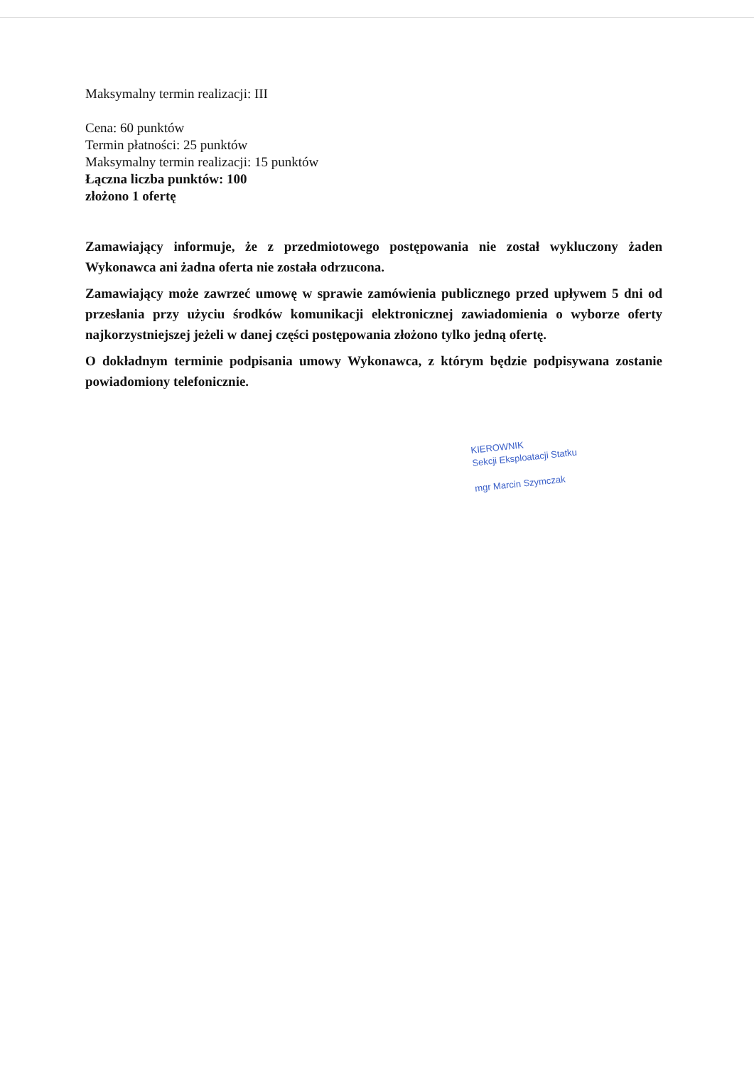Maksymalny termin realizacji: III
Cena: 60 punktów
Termin płatności: 25 punktów
Maksymalny termin realizacji: 15 punktów
Łączna liczba punktów: 100
złożono 1 ofertę
Zamawiający informuje, że z przedmiotowego postępowania nie został wykluczony żaden Wykonawca ani żadna oferta nie została odrzucona.
Zamawiający może zawrzeć umowę w sprawie zamówienia publicznego przed upływem 5 dni od przesłania przy użyciu środków komunikacji elektronicznej zawiadomienia o wyborze oferty najkorzystniejszej jeżeli w danej części postępowania złożono tylko jedną ofertę.
O dokładnym terminie podpisania umowy Wykonawca, z którym będzie podpisywana zostanie powiadomiony telefonicznie.
KIEROWNIK
Sekcji Eksploatacji Statku
mgr Marcin Szymczak